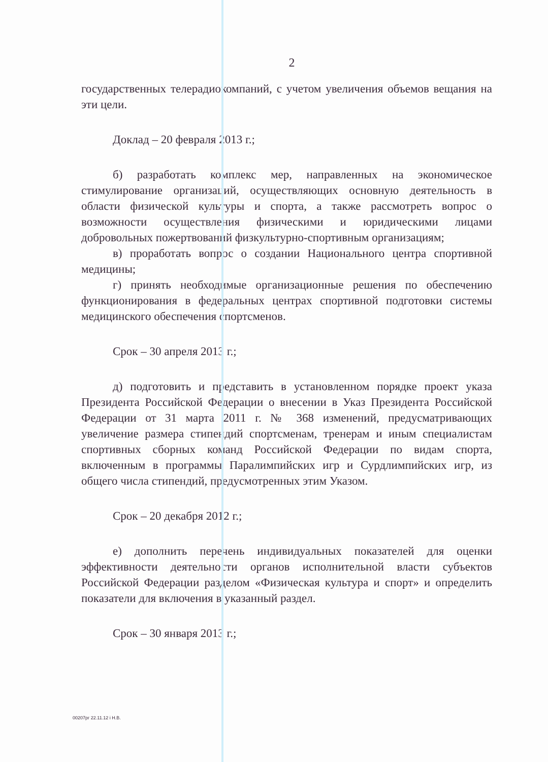2
государственных телерадиокомпаний, с учетом увеличения объемов вещания на эти цели.
Доклад – 20 февраля 2013 г.;
б) разработать комплекс мер, направленных на экономическое стимулирование организаций, осуществляющих основную деятельность в области физической культуры и спорта, а также рассмотреть вопрос о возможности осуществления физическими и юридическими лицами добровольных пожертвований физкультурно-спортивным организациям;
в) проработать вопрос о создании Национального центра спортивной медицины;
г) принять необходимые организационные решения по обеспечению функционирования в федеральных центрах спортивной подготовки системы медицинского обеспечения спортсменов.
Срок – 30 апреля 2013 г.;
д) подготовить и представить в установленном порядке проект указа Президента Российской Федерации о внесении в Указ Президента Российской Федерации от 31 марта 2011 г. № 368 изменений, предусматривающих увеличение размера стипендий спортсменам, тренерам и иным специалистам спортивных сборных команд Российской Федерации по видам спорта, включенным в программы Паралимпийских игр и Сурдлимпийских игр, из общего числа стипендий, предусмотренных этим Указом.
Срок – 20 декабря 2012 г.;
е) дополнить перечень индивидуальных показателей для оценки эффективности деятельности органов исполнительной власти субъектов Российской Федерации разделом «Физическая культура и спорт» и определить показатели для включения в указанный раздел.
Срок – 30 января 2013 г.;
00207рг 22.11.12 і Н.В.